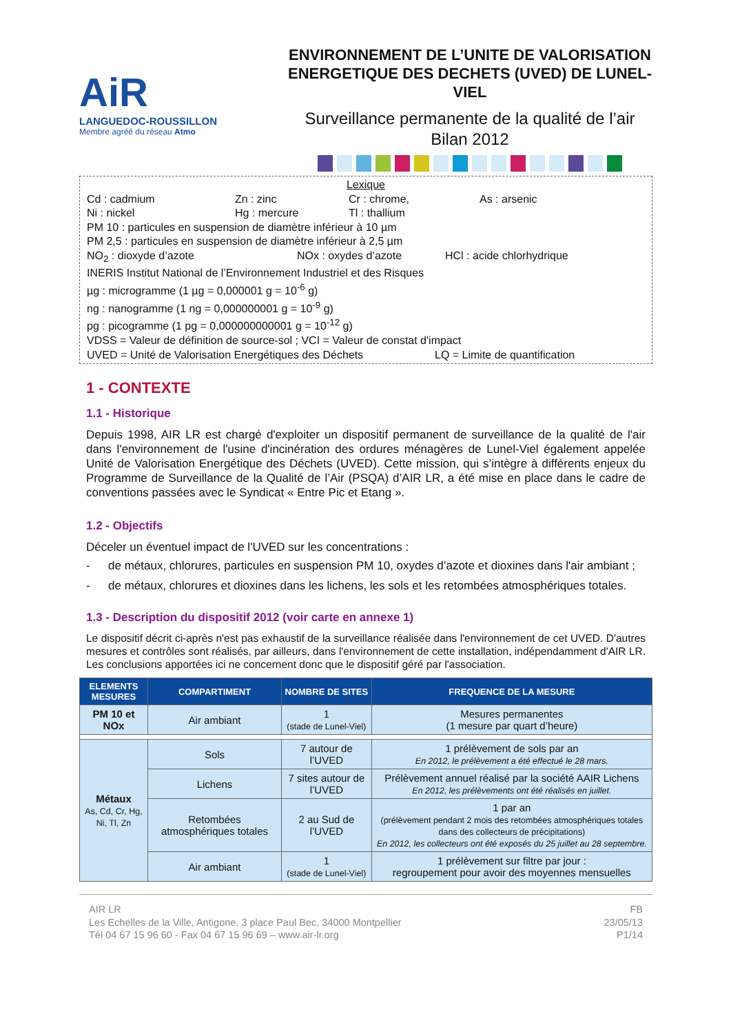AiR
LANGUEDOC-ROUSSILLON
Membre agréé du réseau Atmo
ENVIRONNEMENT DE L’UNITE DE VALORISATION ENERGETIQUE DES DECHETS (UVED) DE LUNEL-VIEL
Surveillance permanente de la qualité de l’air
Bilan 2012
Lexique
Cd : cadmium Zn : zinc Cr : chrome, As : arsenic
Ni : nickel Hg : mercure Tl : thallium
PM 10 : particules en suspension de diamètre inférieur à 10 µm
PM 2,5 : particules en suspension de diamètre inférieur à 2,5 µm
NO<sub>2</sub> : dioxyde d’azote NOx : oxydes d’azote HCl : acide chlorhydrique
INERIS Institut National de l’Environnement Industriel et des Risques
µg : microgramme (1 µg = 0,000001 g = 10<sup>-6</sup> g)
ng : nanogramme (1 ng = 0,000000001 g = 10<sup>-9</sup> g)
pg : picogramme (1 pg = 0,000000000001 g = 10<sup>-12</sup> g)
VDSS = Valeur de définition de source-sol ; VCI = Valeur de constat d'impact
UVED = Unité de Valorisation Energétiques des Déchets LQ = Limite de quantification
1 - CONTEXTE
1.1 - Historique
Depuis 1998, AIR LR est chargé d'exploiter un dispositif permanent de surveillance de la qualité de l'air dans l'environnement de l'usine d'incinération des ordures ménagères de Lunel-Viel également appelée Unité de Valorisation Energétique des Déchets (UVED). Cette mission, qui s’intègre à différents enjeux du Programme de Surveillance de la Qualité de l’Air (PSQA) d’AIR LR, a été mise en place dans le cadre de conventions passées avec le Syndicat « Entre Pic et Etang ».
1.2 - Objectifs
Déceler un éventuel impact de l'UVED sur les concentrations :
- de métaux, chlorures, particules en suspension PM 10, oxydes d’azote et dioxines dans l'air ambiant ;
- de métaux, chlorures et dioxines dans les lichens, les sols et les retombées atmosphériques totales.
1.3 - Description du dispositif 2012 (voir carte en annexe 1)
Le dispositif décrit ci-après n'est pas exhaustif de la surveillance réalisée dans l'environnement de cet UVED. D'autres mesures et contrôles sont réalisés, par ailleurs, dans l'environnement de cette installation, indépendamment d'AIR LR. Les conclusions apportées ici ne concernent donc que le dispositif géré par l'association.
| ELEMENTS MESURES | COMPARTIMENT | NOMBRE DE SITES | FREQUENCE DE LA MESURE |
| --- | --- | --- | --- |
| PM 10 et NOx | Air ambiant | 1 (stade de Lunel-Viel) | Mesures permanentes (1 mesure par quart d’heure) |
| Métaux As, Cd, Cr, Hg, Ni, Tl, Zn | Sols | 7 autour de l’UVED | 1 prélèvement de sols par an En 2012, le prélèvement a été effectué le 28 mars. |
| | Lichens | 7 sites autour de l’UVED | Prélèvement annuel réalisé par la société AAIR Lichens En 2012, les prélèvements ont été réalisés en juillet. |
| | Retombées atmosphériques totales | 2 au Sud de l’UVED | 1 par an (prélèvement pendant 2 mois des retombées atmosphériques totales dans des collecteurs de précipitations) En 2012, les collecteurs ont été exposés du 25 juillet au 28 septembre. |
| | Air ambiant | 1 (stade de Lunel-Viel) | 1 prélèvement sur filtre par jour : regroupement pour avoir des moyennes mensuelles |
AIR LR
Les Echelles de la Ville, Antigone, 3 place Paul Bec, 34000 Montpellier
Tél 04 67 15 96 60 - Fax 04 67 15 96 69 – www.air-lr.org
FB
23/05/13
P1/14